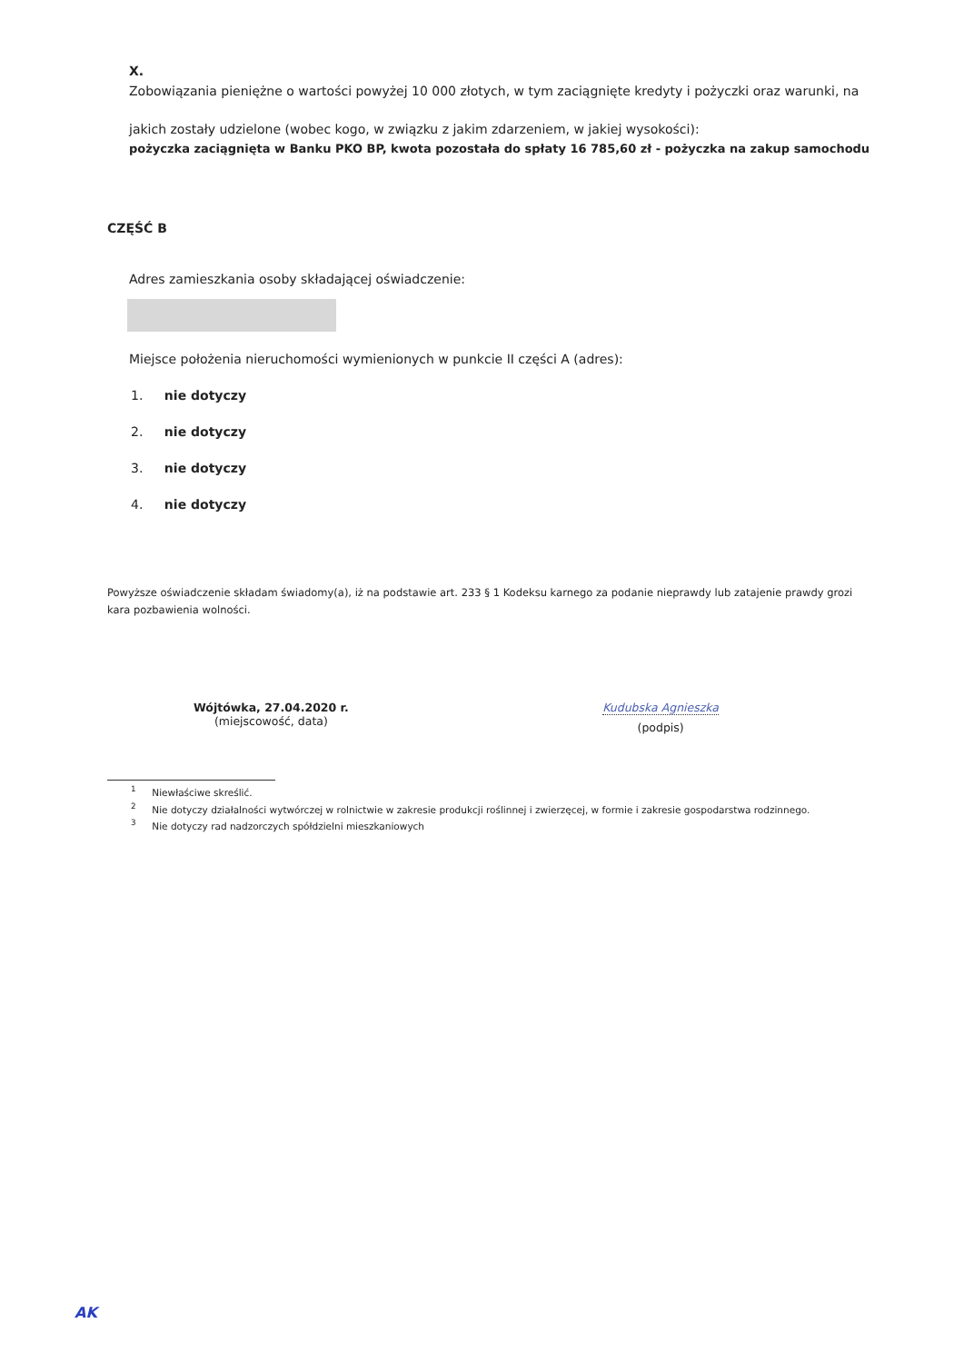X.
Zobowiązania pieniężne o wartości powyżej 10 000 złotych, w tym zaciągnięte kredyty i pożyczki oraz warunki, na
jakich zostały udzielone (wobec kogo, w związku z jakim zdarzeniem, w jakiej wysokości):
pożyczka zaciągnięta w Banku PKO BP, kwota pozostała do spłaty 16 785,60 zł - pożyczka na zakup samochodu
CZĘŚĆ B
Adres zamieszkania osoby składającej oświadczenie:
Miejsce położenia nieruchomości wymienionych w punkcie II części A (adres):
1. nie dotyczy
2. nie dotyczy
3. nie dotyczy
4. nie dotyczy
Powyższe oświadczenie składam świadomy(a), iż na podstawie art. 233 § 1 Kodeksu karnego za podanie nieprawdy lub zatajenie prawdy grozi kara pozbawienia wolności.
Wójtówka, 27.04.2020 r.
(miejscowość, data)
Kudubska Agnieszka
(podpis)
<sup>1</sup> Niewłaściwe skreślić.
<sup>2</sup> Nie dotyczy działalności wytwórczej w rolnictwie w zakresie produkcji roślinnej i zwierzęcej, w formie i zakresie gospodarstwa rodzinnego.
<sup>3</sup> Nie dotyczy rad nadzorczych spółdzielni mieszkaniowych
AK